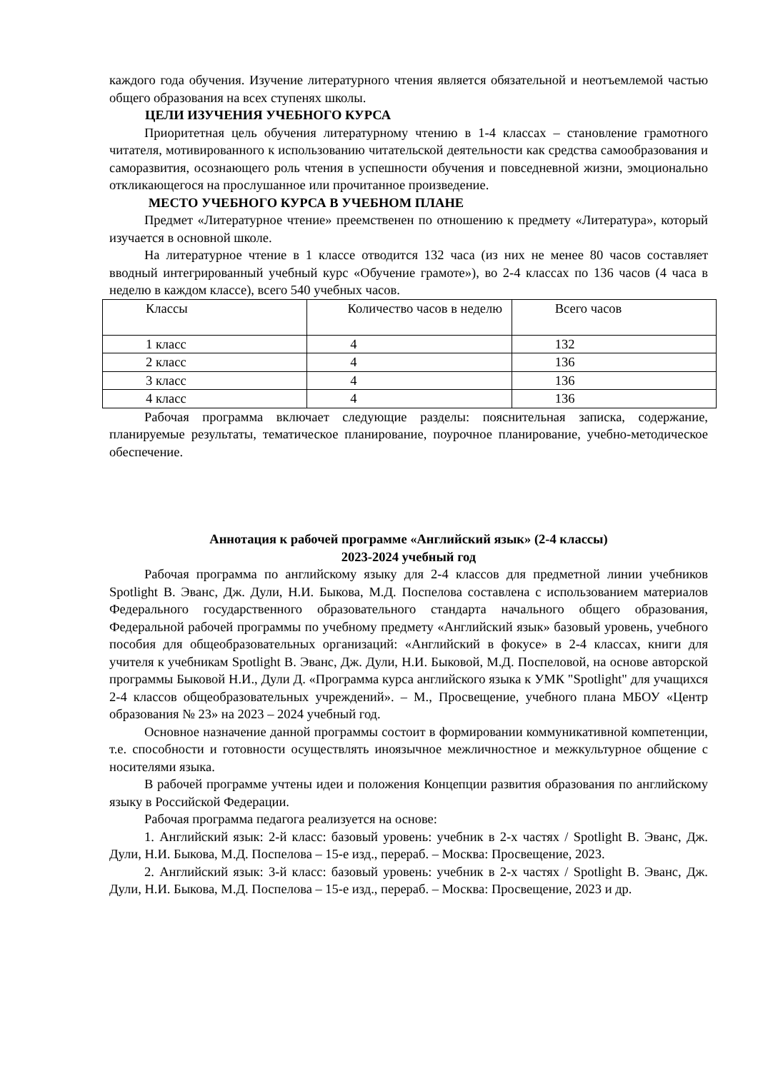каждого года обучения. Изучение литературного чтения является обязательной и неотъемлемой частью общего образования на всех ступенях школы.
ЦЕЛИ ИЗУЧЕНИЯ УЧЕБНОГО КУРСА
Приоритетная цель обучения литературному чтению в 1-4 классах – становление грамотного читателя, мотивированного к использованию читательской деятельности как средства самообразования и саморазвития, осознающего роль чтения в успешности обучения и повседневной жизни, эмоционально откликающегося на прослушанное или прочитанное произведение.
МЕСТО УЧЕБНОГО КУРСА В УЧЕБНОМ ПЛАНЕ
Предмет «Литературное чтение» преемственен по отношению к предмету «Литература», который изучается в основной школе.
На литературное чтение в 1 классе отводится 132 часа (из них не менее 80 часов составляет вводный интегрированный учебный курс «Обучение грамоте»), во 2-4 классах по 136 часов (4 часа в неделю в каждом классе), всего 540 учебных часов.
| Классы | Количество часов в неделю | Всего часов |
| 1 класс | 4 | 132 |
| 2 класс | 4 | 136 |
| 3 класс | 4 | 136 |
| 4 класс | 4 | 136 |
Рабочая программа включает следующие разделы: пояснительная записка, содержание, планируемые результаты, тематическое планирование, поурочное планирование, учебно-методическое обеспечение.
Аннотация к рабочей программе «Английский язык» (2-4 классы)
2023-2024 учебный год
Рабочая программа по английскому языку для 2-4 классов для предметной линии учебников Spotlight В. Эванс, Дж. Дули, Н.И. Быкова, М.Д. Поспелова составлена с использованием материалов Федерального государственного образовательного стандарта начального общего образования, Федеральной рабочей программы по учебному предмету «Английский язык» базовый уровень, учебного пособия для общеобразовательных организаций: «Английский в фокусе» в 2-4 классах, книги для учителя к учебникам Spotlight В. Эванс, Дж. Дули, Н.И. Быковой, М.Д. Поспеловой, на основе авторской программы Быковой Н.И., Дули Д. «Программа курса английского языка к УМК "Spotlight" для учащихся 2-4 классов общеобразовательных учреждений». – М., Просвещение, учебного плана МБОУ «Центр образования № 23» на 2023 – 2024 учебный год.
Основное назначение данной программы состоит в формировании коммуникативной компетенции, т.е. способности и готовности осуществлять иноязычное межличностное и межкультурное общение с носителями языка.
В рабочей программе учтены идеи и положения Концепции развития образования по английскому языку в Российской Федерации.
Рабочая программа педагога реализуется на основе:
1. Английский язык: 2-й класс: базовый уровень: учебник в 2-х частях / Spotlight В. Эванс, Дж. Дули, Н.И. Быкова, М.Д. Поспелова – 15-е изд., перераб. – Москва: Просвещение, 2023.
2. Английский язык: 3-й класс: базовый уровень: учебник в 2-х частях / Spotlight В. Эванс, Дж. Дули, Н.И. Быкова, М.Д. Поспелова – 15-е изд., перераб. – Москва: Просвещение, 2023 и др.